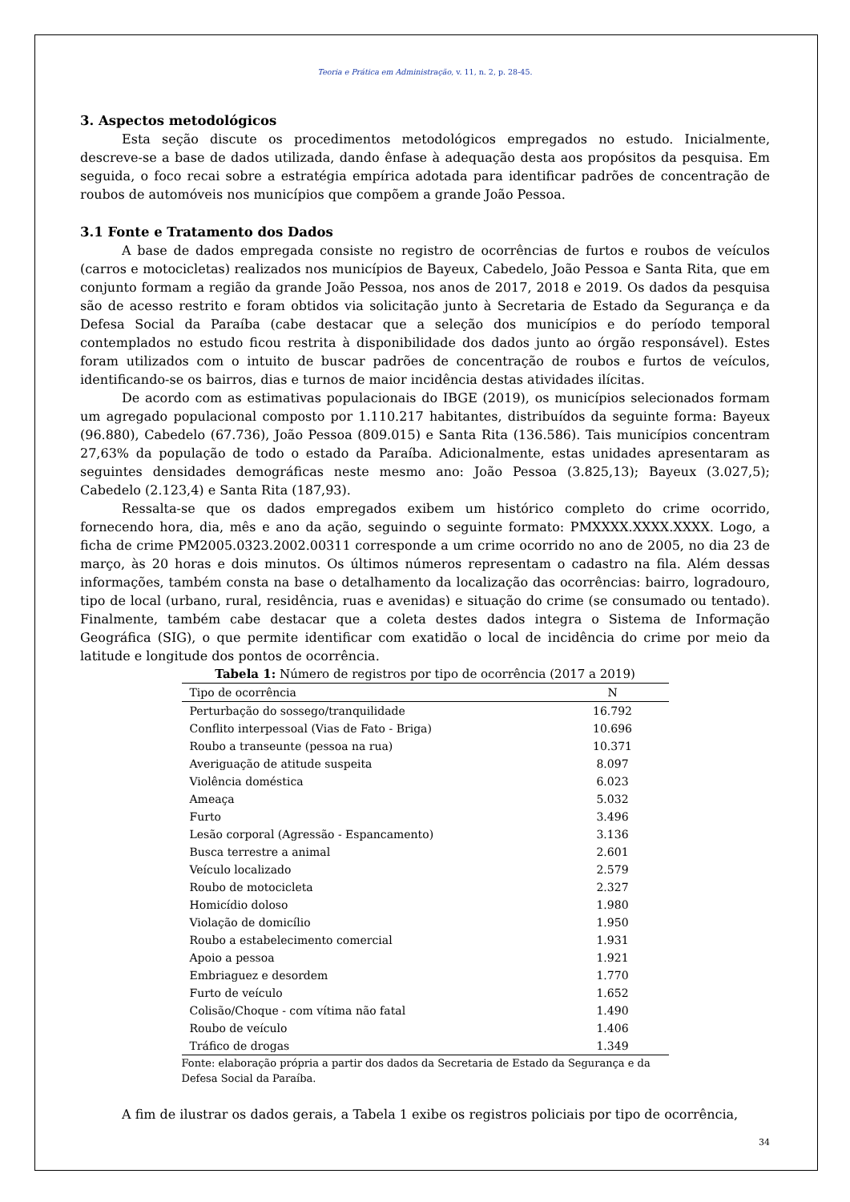Teoria e Prática em Administração, v. 11, n. 2, p. 28-45.
3. Aspectos metodológicos
Esta seção discute os procedimentos metodológicos empregados no estudo. Inicialmente, descreve-se a base de dados utilizada, dando ênfase à adequação desta aos propósitos da pesquisa. Em seguida, o foco recai sobre a estratégia empírica adotada para identificar padrões de concentração de roubos de automóveis nos municípios que compõem a grande João Pessoa.
3.1 Fonte e Tratamento dos Dados
A base de dados empregada consiste no registro de ocorrências de furtos e roubos de veículos (carros e motocicletas) realizados nos municípios de Bayeux, Cabedelo, João Pessoa e Santa Rita, que em conjunto formam a região da grande João Pessoa, nos anos de 2017, 2018 e 2019. Os dados da pesquisa são de acesso restrito e foram obtidos via solicitação junto à Secretaria de Estado da Segurança e da Defesa Social da Paraíba (cabe destacar que a seleção dos municípios e do período temporal contemplados no estudo ficou restrita à disponibilidade dos dados junto ao órgão responsável). Estes foram utilizados com o intuito de buscar padrões de concentração de roubos e furtos de veículos, identificando-se os bairros, dias e turnos de maior incidência destas atividades ilícitas.
De acordo com as estimativas populacionais do IBGE (2019), os municípios selecionados formam um agregado populacional composto por 1.110.217 habitantes, distribuídos da seguinte forma: Bayeux (96.880), Cabedelo (67.736), João Pessoa (809.015) e Santa Rita (136.586). Tais municípios concentram 27,63% da população de todo o estado da Paraíba. Adicionalmente, estas unidades apresentaram as seguintes densidades demográficas neste mesmo ano: João Pessoa (3.825,13); Bayeux (3.027,5); Cabedelo (2.123,4) e Santa Rita (187,93).
Ressalta-se que os dados empregados exibem um histórico completo do crime ocorrido, fornecendo hora, dia, mês e ano da ação, seguindo o seguinte formato: PMXXXX.XXXX.XXXX. Logo, a ficha de crime PM2005.0323.2002.00311 corresponde a um crime ocorrido no ano de 2005, no dia 23 de março, às 20 horas e dois minutos. Os últimos números representam o cadastro na fila. Além dessas informações, também consta na base o detalhamento da localização das ocorrências: bairro, logradouro, tipo de local (urbano, rural, residência, ruas e avenidas) e situação do crime (se consumado ou tentado). Finalmente, também cabe destacar que a coleta destes dados integra o Sistema de Informação Geográfica (SIG), o que permite identificar com exatidão o local de incidência do crime por meio da latitude e longitude dos pontos de ocorrência.
Tabela 1: Número de registros por tipo de ocorrência (2017 a 2019)
| Tipo de ocorrência | N |
| --- | --- |
| Perturbação do sossego/tranquilidade | 16.792 |
| Conflito interpessoal (Vias de Fato - Briga) | 10.696 |
| Roubo a transeunte (pessoa na rua) | 10.371 |
| Averiguação de atitude suspeita | 8.097 |
| Violência doméstica | 6.023 |
| Ameaça | 5.032 |
| Furto | 3.496 |
| Lesão corporal (Agressão - Espancamento) | 3.136 |
| Busca terrestre a animal | 2.601 |
| Veículo localizado | 2.579 |
| Roubo de motocicleta | 2.327 |
| Homicídio doloso | 1.980 |
| Violação de domicílio | 1.950 |
| Roubo a estabelecimento comercial | 1.931 |
| Apoio a pessoa | 1.921 |
| Embriaguez e desordem | 1.770 |
| Furto de veículo | 1.652 |
| Colisão/Choque - com vítima não fatal | 1.490 |
| Roubo de veículo | 1.406 |
| Tráfico de drogas | 1.349 |
Fonte: elaboração própria a partir dos dados da Secretaria de Estado da Segurança e da Defesa Social da Paraíba.
A fim de ilustrar os dados gerais, a Tabela 1 exibe os registros policiais por tipo de ocorrência,
34